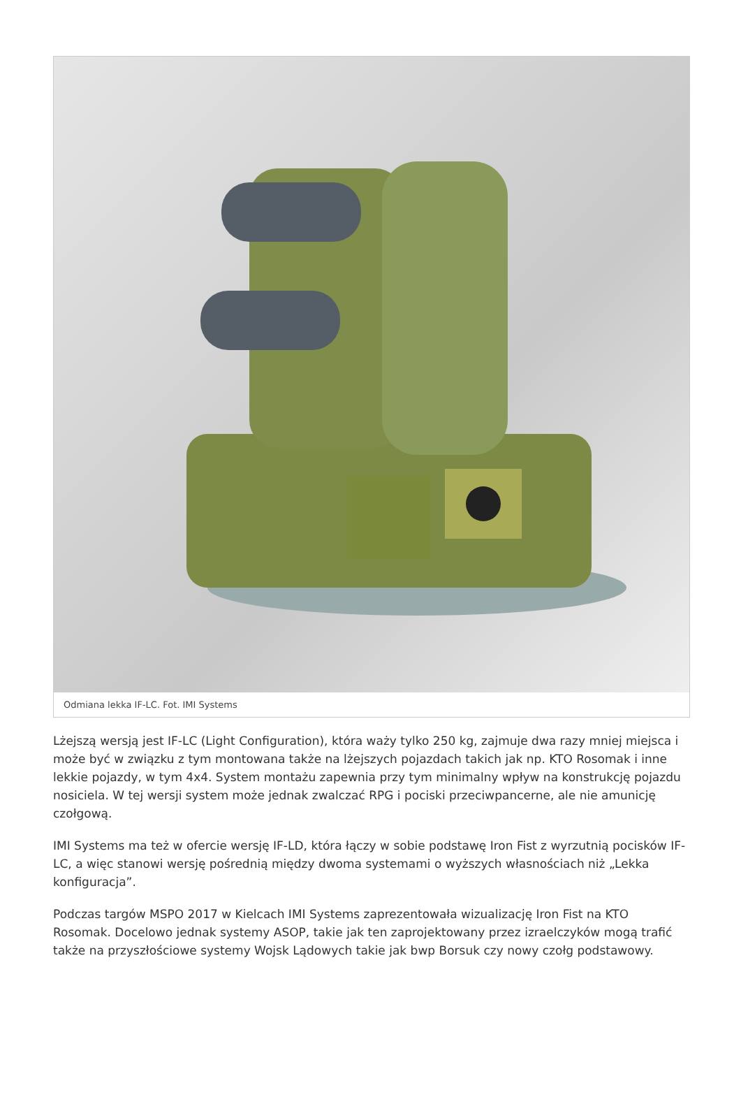Odmiana lekka IF-LC. Fot. IMI Systems
Lżejszą wersją jest IF-LC (Light Configuration), która waży tylko 250 kg, zajmuje dwa razy mniej miejsca i może być w związku z tym montowana także na lżejszych pojazdach takich jak np. KTO Rosomak i inne lekkie pojazdy, w tym 4x4. System montażu zapewnia przy tym minimalny wpływ na konstrukcję pojazdu nosiciela. W tej wersji system może jednak zwalczać RPG i pociski przeciwpancerne, ale nie amunicję czołgową.
IMI Systems ma też w ofercie wersję IF-LD, która łączy w sobie podstawę Iron Fist z wyrzutnią pocisków IF-LC, a więc stanowi wersję pośrednią między dwoma systemami o wyższych własnościach niż „Lekka konfiguracja”.
Podczas targów MSPO 2017 w Kielcach IMI Systems zaprezentowała wizualizację Iron Fist na KTO Rosomak. Docelowo jednak systemy ASOP, takie jak ten zaprojektowany przez izraelczyków mogą trafić także na przyszłościowe systemy Wojsk Lądowych takie jak bwp Borsuk czy nowy czołg podstawowy.